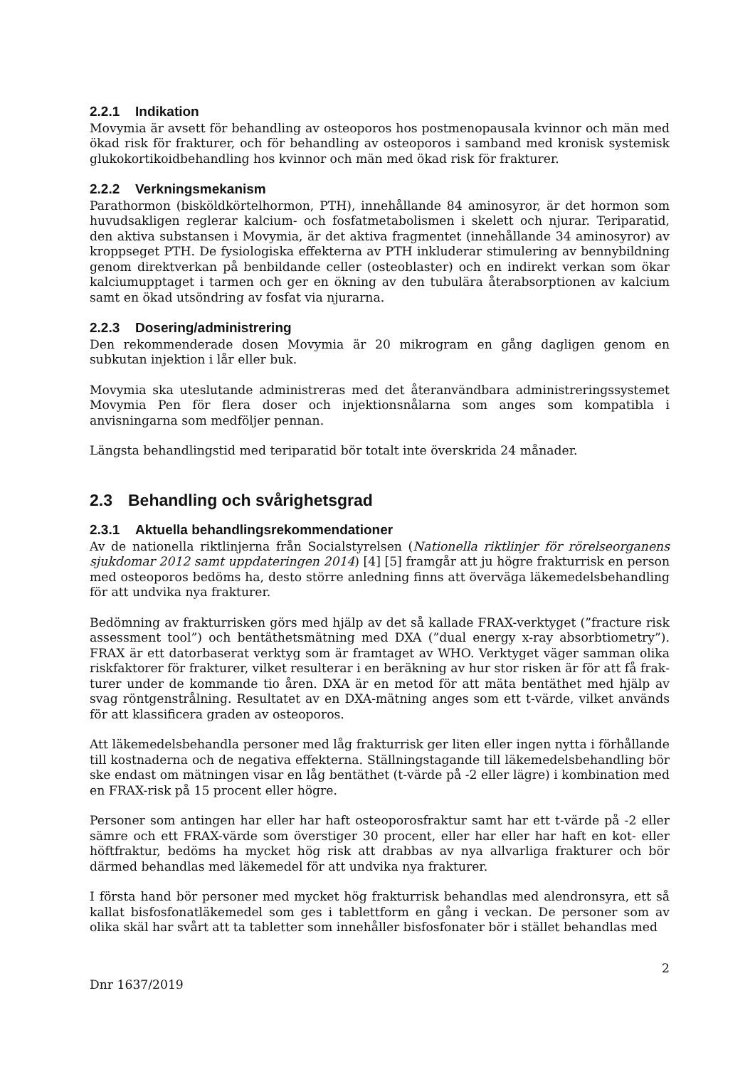2.2.1 Indikation
Movymia är avsett för behandling av osteoporos hos postmenopausala kvinnor och män med ökad risk för frakturer, och för behandling av osteoporos i samband med kronisk systemisk glukokortikoidbehandling hos kvinnor och män med ökad risk för frakturer.
2.2.2 Verkningsmekanism
Parathormon (bisköldkörtelhormon, PTH), innehållande 84 aminosyror, är det hormon som huvudsakligen reglerar kalcium- och fosfatmetabolismen i skelett och njurar. Teriparatid, den aktiva substansen i Movymia, är det aktiva fragmentet (innehållande 34 aminosyror) av kroppseget PTH. De fysiologiska effekterna av PTH inkluderar stimulering av bennybildning genom direktverkan på benbildande celler (osteoblaster) och en indirekt verkan som ökar kal­ciumupptaget i tarmen och ger en ökning av den tubulära återabsorptionen av kalcium samt en ökad utsöndring av fosfat via njurarna.
2.2.3 Dosering/administrering
Den rekommenderade dosen Movymia är 20 mikrogram en gång dagligen genom en subkutan injektion i lår eller buk.
Movymia ska uteslutande administreras med det återanvändbara administreringssystemet Movymia Pen för flera doser och injektionsnålarna som anges som kompatibla i anvisningarna som medföljer pennan.
Längsta behandlingstid med teriparatid bör totalt inte överskrida 24 månader.
2.3 Behandling och svårighetsgrad
2.3.1 Aktuella behandlingsrekommendationer
Av de nationella riktlinjerna från Socialstyrelsen (Nationella riktlinjer för rörelseorganens sjukdomar 2012 samt uppdateringen 2014) [4] [5] framgår att ju högre frakturrisk en person med osteoporos bedöms ha, desto större anledning finns att överväga läkemedelsbehandling för att undvika nya frakturer.
Bedömning av frakturrisken görs med hjälp av det så kallade FRAX-verktyget (”fracture risk assessment tool”) och bentäthetsmätning med DXA (”dual energy x-ray absorbtiometry”). FRAX är ett datorbaserat verktyg som är framtaget av WHO. Verktyget väger samman olika riskfaktorer för frakturer, vilket resulterar i en beräkning av hur stor risken är för att få frak­turer under de kommande tio åren. DXA är en metod för att mäta bentäthet med hjälp av svag röntgenstrålning. Resultatet av en DXA-mätning anges som ett t-värde, vilket används för att klassificera graden av osteoporos.
Att läkemedelsbehandla personer med låg frakturrisk ger liten eller ingen nytta i förhållande till kostnaderna och de negativa effekterna. Ställningstagande till läkemedelsbehandling bör ske endast om mätningen visar en låg bentäthet (t-värde på -2 eller lägre) i kombination med en FRAX-risk på 15 procent eller högre.
Personer som antingen har eller har haft osteoporosfraktur samt har ett t-värde på -2 eller sämre och ett FRAX-värde som överstiger 30 procent, eller har eller har haft en kot- eller höft­fraktur, bedöms ha mycket hög risk att drabbas av nya allvarliga frakturer och bör därmed behandlas med läkemedel för att undvika nya frakturer.
I första hand bör personer med mycket hög frakturrisk behandlas med alendronsyra, ett så kallat bisfosfonatläkemedel som ges i tablettform en gång i veckan. De personer som av olika skäl har svårt att ta tabletter som innehåller bisfosfonater bör i stället behandlas med
2
Dnr 1637/2019